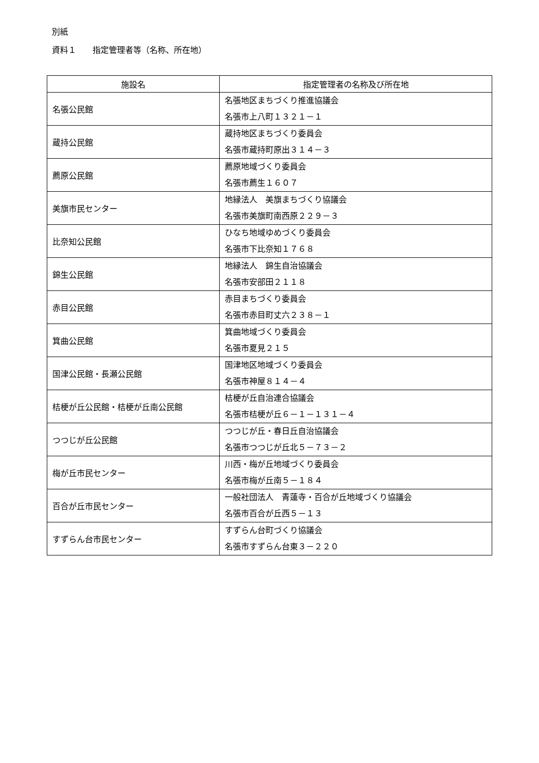別紙
資料１　　指定管理者等（名称、所在地）
| 施設名 | 指定管理者の名称及び所在地 |
| --- | --- |
| 名張公民館 | 名張地区まちづくり推進協議会 名張市上八町１３２１－１ |
| 蔵持公民館 | 蔵持地区まちづくり委員会 名張市蔵持町原出３１４－３ |
| 薦原公民館 | 薦原地域づくり委員会 名張市薦生１６０７ |
| 美旗市民センター | 地縁法人 美旗まちづくり協議会 名張市美旗町南西原２２９－３ |
| 比奈知公民館 | ひなち地域ゆめづくり委員会 名張市下比奈知１７６８ |
| 錦生公民館 | 地縁法人 錦生自治協議会 名張市安部田２１１８ |
| 赤目公民館 | 赤目まちづくり委員会 名張市赤目町丈六２３８－１ |
| 箕曲公民館 | 箕曲地域づくり委員会 名張市夏見２１５ |
| 国津公民館・長瀬公民館 | 国津地区地域づくり委員会 名張市神屋８１４－４ |
| 桔梗が丘公民館・桔梗が丘南公民館 | 桔梗が丘自治連合協議会 名張市桔梗が丘６－１－１３１－４ |
| つつじが丘公民館 | つつじが丘・春日丘自治協議会 名張市つつじが丘北５－７３－２ |
| 梅が丘市民センター | 川西・梅が丘地域づくり委員会 名張市梅が丘南５－１８４ |
| 百合が丘市民センター | 一般社団法人 青蓮寺・百合が丘地域づくり協議会 名張市百合が丘西５－１３ |
| すずらん台市民センター | すずらん台町づくり協議会 名張市すずらん台東３－２２０ |